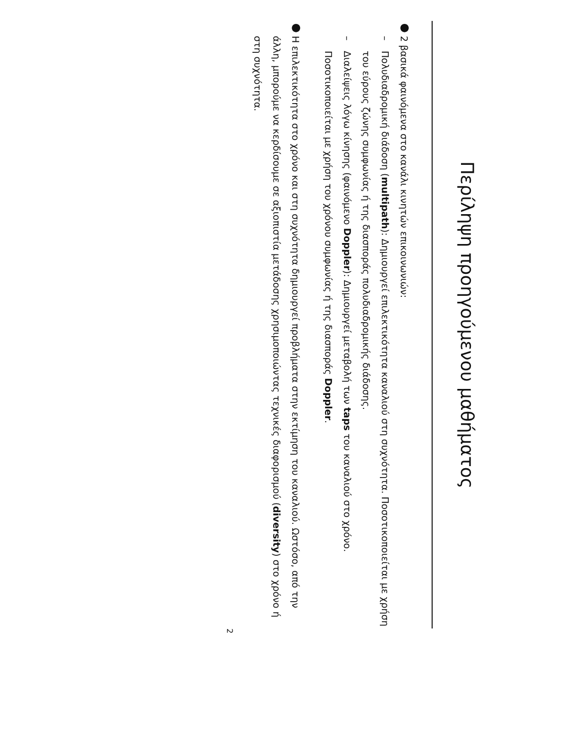Περίληψη προηγούμενου μαθήματος
●
2 βασικά φαινόμενα στο κανάλι κινητών επικοινωνιών:
–
Πολυδιαδρομική διάδοση (multipath): Δημιουργεί επιλεκτικότητα καναλιού στη συχνότητα. Ποσοτικοποιείται με χρήση του εύρους ζώνης συμφωνίας ή της διασποράς πολυδιαδρομικής διάδοσης.
–
Διαλείψεις λόγω κίνησης (φαινόμενο Doppler): Δημιουργεί μεταβολή των taps του καναλιού στο χρόνο. Ποσοτικοποιείται με χρήση του χρόνου συμφωνίας ή της διασποράς Doppler.
●
Η επιλεκτικότητα στο χρόνο και στη συχνότητα δημιουργεί προβλήματα στην εκτίμηση του καναλιού. Ωστόσο, από την άλλη, μπορούμε να κερδίσουμε σε αξιοπιστία μετάδοσης χρησιμοποιώντας τεχνικές διαφορισμού (diversity) στο χρόνο ή στη συχνότητα.
2